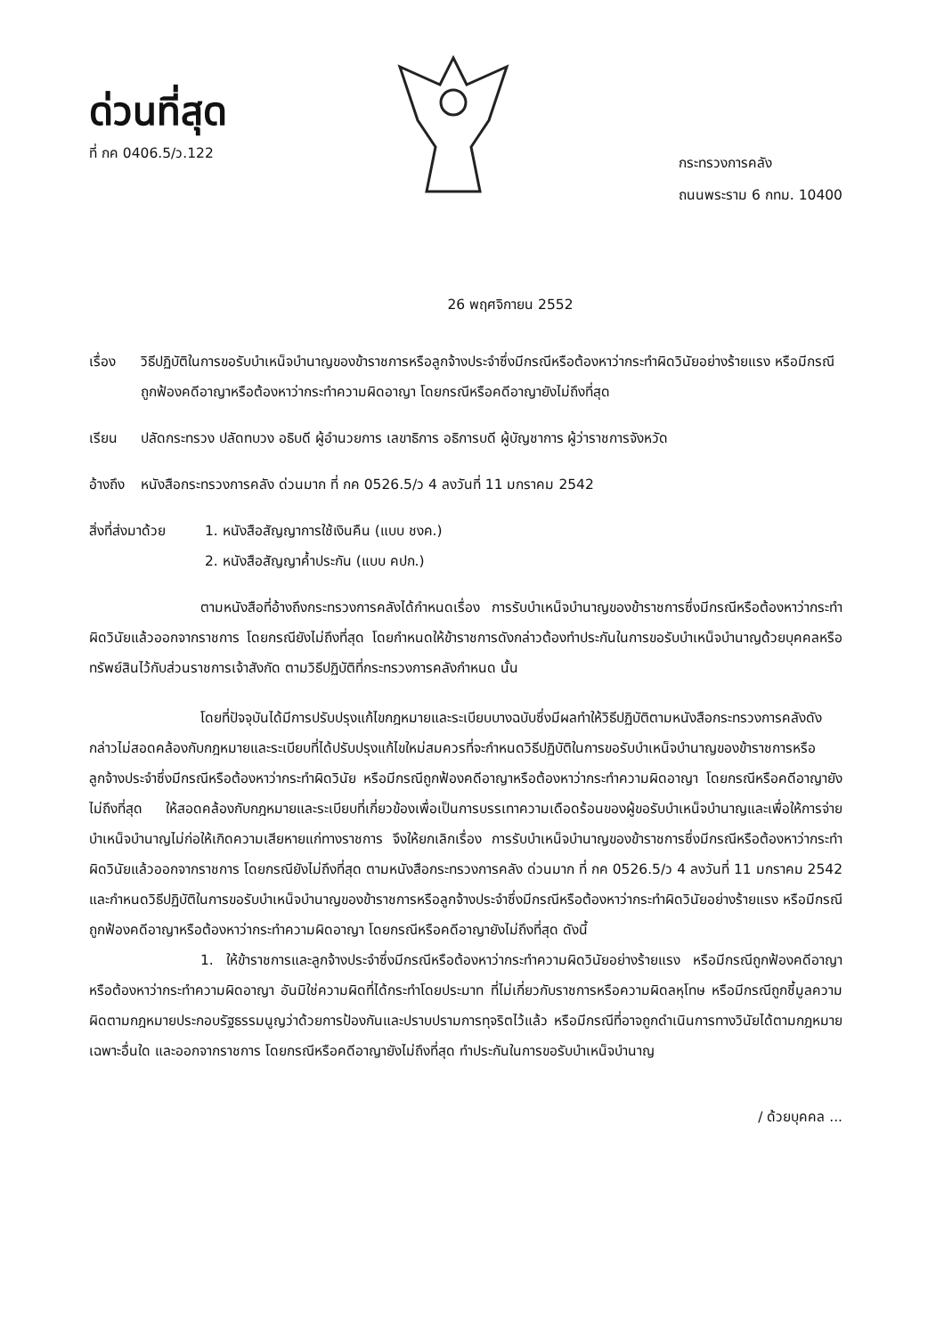ด่วนที่สุด
ที่ กค 0406.5/ว.122
กระทรวงการคลัง
ถนนพระราม 6 กทม. 10400
26 พฤศจิกายน 2552
เรื่อง วิธีปฏิบัติในการขอรับบำเหน็จบำนาญของข้าราชการหรือลูกจ้างประจำซึ่งมีกรณีหรือต้องหาว่ากระทำผิดวินัยอย่างร้ายแรง หรือมีกรณีถูกฟ้องคดีอาญาหรือต้องหาว่ากระทำความผิดอาญา โดยกรณีหรือคดีอาญายังไม่ถึงที่สุด
เรียน ปลัดกระทรวง ปลัดทบวง อธิบดี ผู้อำนวยการ เลขาธิการ อธิการบดี ผู้บัญชาการ ผู้ว่าราชการจังหวัด
อ้างถึง หนังสือกระทรวงการคลัง ด่วนมาก ที่ กค 0526.5/ว 4 ลงวันที่ 11 มกราคม 2542
สิ่งที่ส่งมาด้วย 1. หนังสือสัญญาการใช้เงินคืน (แบบ ชงค.)
2. หนังสือสัญญาค้ำประกัน (แบบ คปก.)
ตามหนังสือที่อ้างถึงกระทรวงการคลังได้กำหนดเรื่อง การรับบำเหน็จบำนาญของข้าราชการซึ่งมีกรณีหรือต้องหาว่ากระทำผิดวินัยแล้วออกจากราชการ โดยกรณียังไม่ถึงที่สุด โดยกำหนดให้ข้าราชการดังกล่าวต้องทำประกันในการขอรับบำเหน็จบำนาญด้วยบุคคลหรือทรัพย์สินไว้กับส่วนราชการเจ้าสังกัด ตามวิธีปฏิบัติที่กระทรวงการคลังกำหนด นั้น
โดยที่ปัจจุบันได้มีการปรับปรุงแก้ไขกฎหมายและระเบียบบางฉบับซึ่งมีผลทำให้วิธีปฏิบัติตามหนังสือกระทรวงการคลังดังกล่าวไม่สอดคล้องกับกฎหมายและระเบียบที่ได้ปรับปรุงแก้ไขใหม่สมควรที่จะกำหนดวิธีปฏิบัติในการขอรับบำเหน็จบำนาญของข้าราชการหรือลูกจ้างประจำซึ่งมีกรณีหรือต้องหาว่ากระทำผิดวินัย หรือมีกรณีถูกฟ้องคดีอาญาหรือต้องหาว่ากระทำความผิดอาญา โดยกรณีหรือคดีอาญายังไม่ถึงที่สุด ให้สอดคล้องกับกฎหมายและระเบียบที่เกี่ยวข้องเพื่อเป็นการบรรเทาความเดือดร้อนของผู้ขอรับบำเหน็จบำนาญและเพื่อให้การจ่ายบำเหน็จบำนาญไม่ก่อให้เกิดความเสียหายแก่ทางราชการ จึงให้ยกเลิกเรื่อง การรับบำเหน็จบำนาญของข้าราชการซึ่งมีกรณีหรือต้องหาว่ากระทำผิดวินัยแล้วออกจากราชการ โดยกรณียังไม่ถึงที่สุด ตามหนังสือกระทรวงการคลัง ด่วนมาก ที่ กค 0526.5/ว 4 ลงวันที่ 11 มกราคม 2542 และกำหนดวิธีปฏิบัติในการขอรับบำเหน็จบำนาญของข้าราชการหรือลูกจ้างประจำซึ่งมีกรณีหรือต้องหาว่ากระทำผิดวินัยอย่างร้ายแรง หรือมีกรณีถูกฟ้องคดีอาญาหรือต้องหาว่ากระทำความผิดอาญา โดยกรณีหรือคดีอาญายังไม่ถึงที่สุด ดังนี้
1. ให้ข้าราชการและลูกจ้างประจำซึ่งมีกรณีหรือต้องหาว่ากระทำความผิดวินัยอย่างร้ายแรง หรือมีกรณีถูกฟ้องคดีอาญาหรือต้องหาว่ากระทำความผิดอาญา อันมิใช่ความผิดที่ได้กระทำโดยประมาท ที่ไม่เกี่ยวกับราชการหรือความผิดลหุโทษ หรือมีกรณีถูกชี้มูลความผิดตามกฎหมายประกอบรัฐธรรมนูญว่าด้วยการป้องกันและปราบปรามการทุจริตไว้แล้ว หรือมีกรณีที่อาจถูกดำเนินการทางวินัยได้ตามกฎหมายเฉพาะอื่นใด และออกจากราชการ โดยกรณีหรือคดีอาญายังไม่ถึงที่สุด ทำประกันในการขอรับบำเหน็จบำนาญ
/ ด้วยบุคคล ...